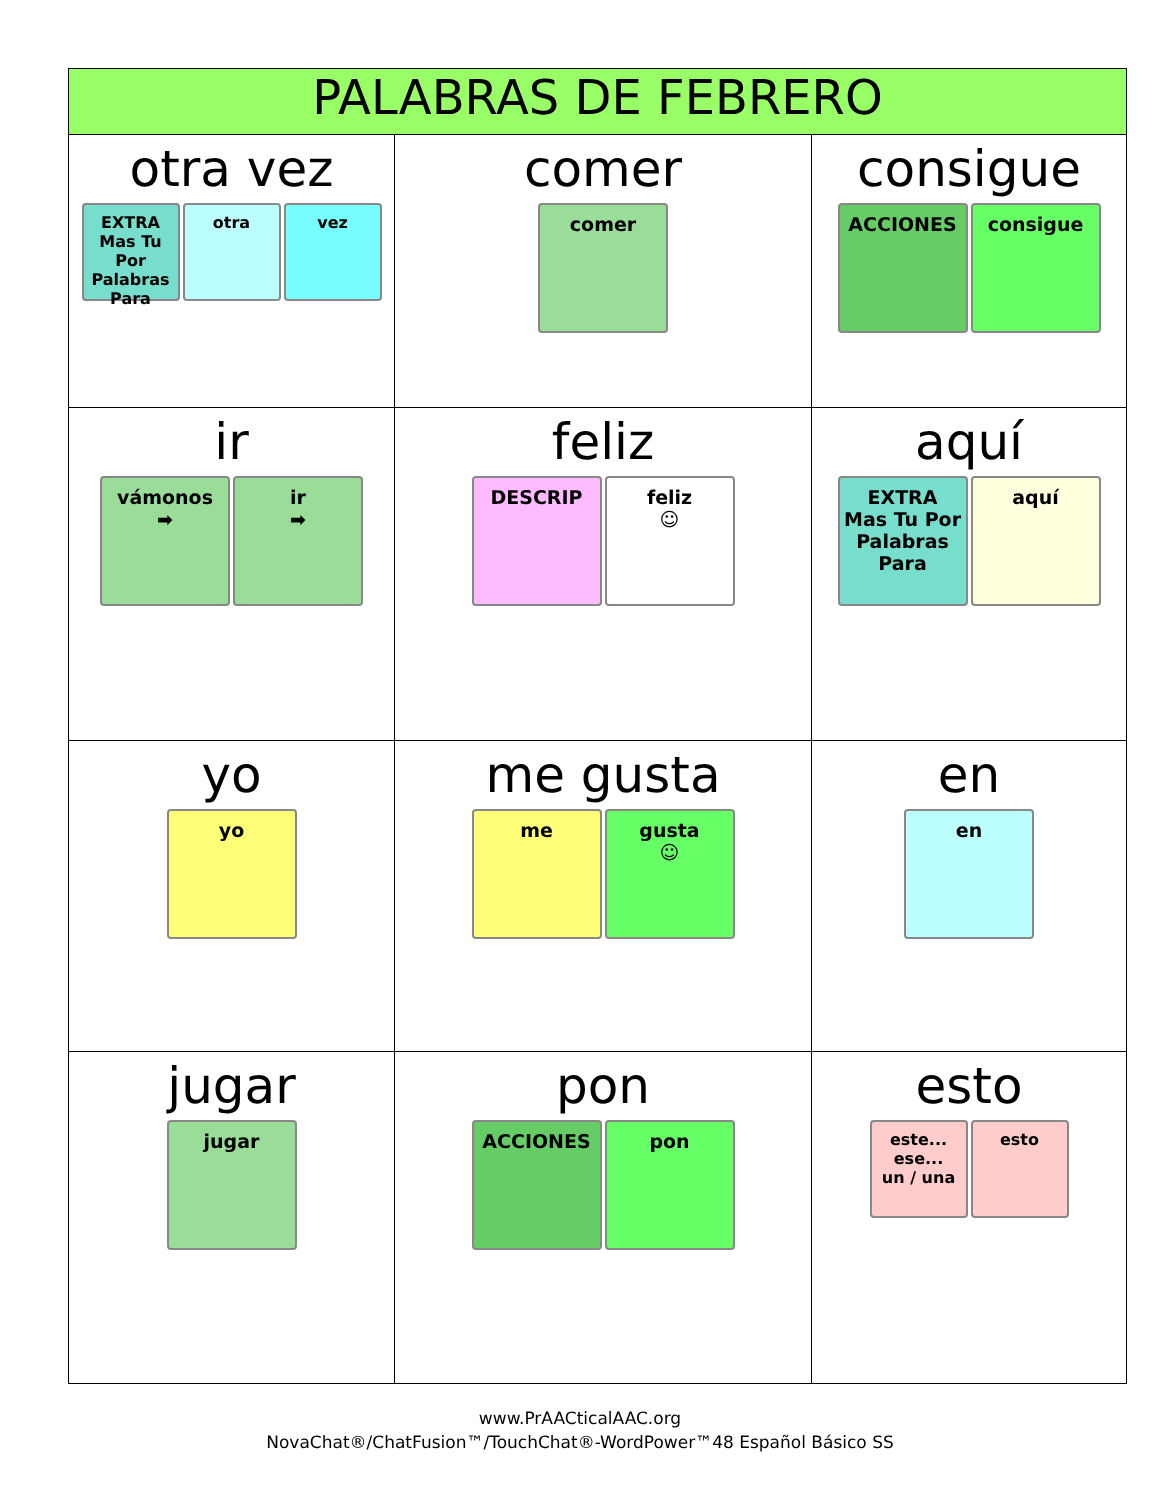| PALABRAS DE FEBRERO | | |
| --- | --- | --- |
| otra vez EXTRA Mas Tu Por Palabras Para otra vez | comer comer | consigue ACCIONES consigue |
| ir vámonos ➡ ir ➡ | feliz DESCRIP feliz ☺ | aquí EXTRA Mas Tu Por Palabras Para aquí |
| yo yo | me gusta me gusta ☺ | en en |
| jugar jugar | pon ACCIONES pon | esto este... ese... un / una esto |
www.PrAACticalAAC.org
NovaChat®/ChatFusion™/TouchChat®-WordPower™48 Español Básico SS